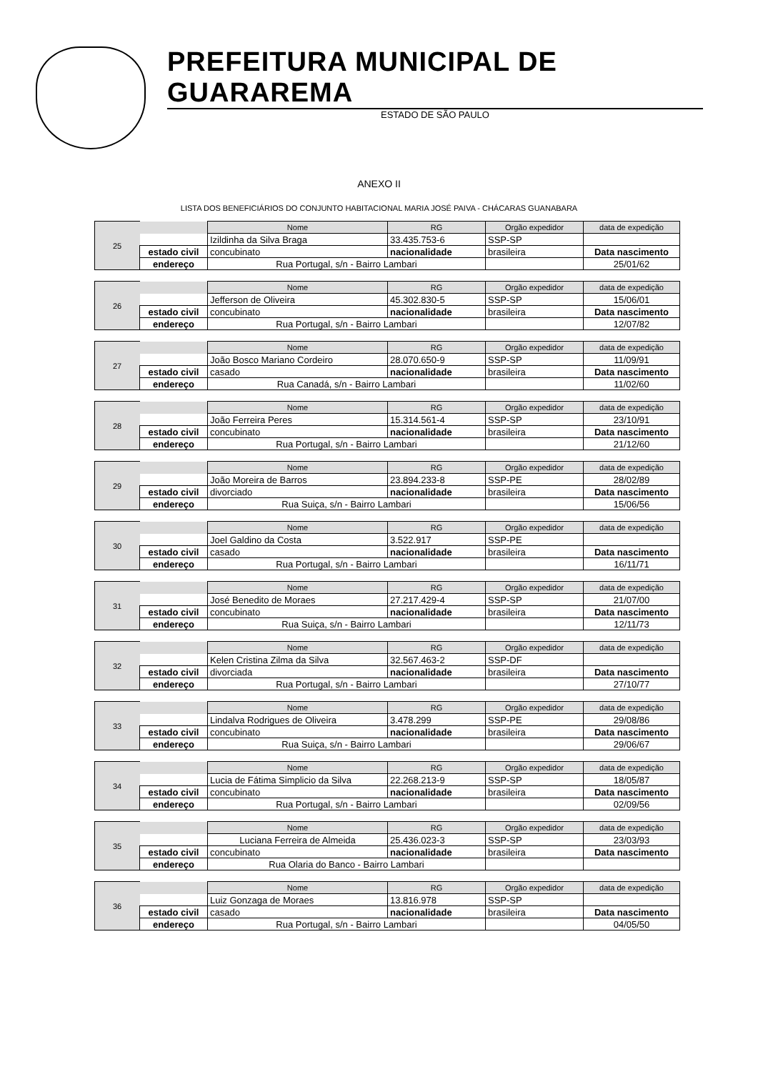PREFEITURA MUNICIPAL DE GUARAREMA
ESTADO DE SÃO PAULO
ANEXO II
LISTA DOS BENEFICIÁRIOS DO CONJUNTO HABITACIONAL MARIA JOSÉ PAIVA - CHÁCARAS GUANABARA
| 25 | | Nome | RG | Orgão expedidor | data de expedição |
| | | Izildinha da Silva Braga | 33.435.753-6 | SSP-SP | |
| | estado civil | concubinato | nacionalidade | brasileira | Data nascimento |
| | endereço | Rua Portugal, s/n - Bairro Lambari | | | 25/01/62 |
| 26 | | Nome | RG | Orgão expedidor | data de expedição |
| | | Jefferson de Oliveira | 45.302.830-5 | SSP-SP | 15/06/01 |
| | estado civil | concubinato | nacionalidade | brasileira | Data nascimento |
| | endereço | Rua Portugal, s/n - Bairro Lambari | | | 12/07/82 |
| 27 | | Nome | RG | Orgão expedidor | data de expedição |
| | | João Bosco Mariano Cordeiro | 28.070.650-9 | SSP-SP | 11/09/91 |
| | estado civil | casado | nacionalidade | brasileira | Data nascimento |
| | endereço | Rua Canadá, s/n - Bairro Lambari | | | 11/02/60 |
| 28 | | Nome | RG | Orgão expedidor | data de expedição |
| | | João Ferreira Peres | 15.314.561-4 | SSP-SP | 23/10/91 |
| | estado civil | concubinato | nacionalidade | brasileira | Data nascimento |
| | endereço | Rua Portugal, s/n - Bairro Lambari | | | 21/12/60 |
| 29 | | Nome | RG | Orgão expedidor | data de expedição |
| | | João Moreira de Barros | 23.894.233-8 | SSP-PE | 28/02/89 |
| | estado civil | divorciado | nacionalidade | brasileira | Data nascimento |
| | endereço | Rua Suiça, s/n - Bairro Lambari | | | 15/06/56 |
| 30 | | Nome | RG | Orgão expedidor | data de expedição |
| | | Joel Galdino da Costa | 3.522.917 | SSP-PE | |
| | estado civil | casado | nacionalidade | brasileira | Data nascimento |
| | endereço | Rua Portugal, s/n - Bairro Lambari | | | 16/11/71 |
| 31 | | Nome | RG | Orgão expedidor | data de expedição |
| | | José Benedito de Moraes | 27.217.429-4 | SSP-SP | 21/07/00 |
| | estado civil | concubinato | nacionalidade | brasileira | Data nascimento |
| | endereço | Rua Suiça, s/n - Bairro Lambari | | | 12/11/73 |
| 32 | | Nome | RG | Orgão expedidor | data de expedição |
| | | Kelen Cristina Zilma da Silva | 32.567.463-2 | SSP-DF | |
| | estado civil | divorciada | nacionalidade | brasileira | Data nascimento |
| | endereço | Rua Portugal, s/n - Bairro Lambari | | | 27/10/77 |
| 33 | | Nome | RG | Orgão expedidor | data de expedição |
| | | Lindalva Rodrigues de Oliveira | 3.478.299 | SSP-PE | 29/08/86 |
| | estado civil | concubinato | nacionalidade | brasileira | Data nascimento |
| | endereço | Rua Suiça, s/n - Bairro Lambari | | | 29/06/67 |
| 34 | | Nome | RG | Orgão expedidor | data de expedição |
| | | Lucia de Fátima Simplicio da Silva | 22.268.213-9 | SSP-SP | 18/05/87 |
| | estado civil | concubinato | nacionalidade | brasileira | Data nascimento |
| | endereço | Rua Portugal, s/n - Bairro Lambari | | | 02/09/56 |
| 35 | | Nome | RG | Orgão expedidor | data de expedição |
| | | Luciana Ferreira de Almeida | 25.436.023-3 | SSP-SP | 23/03/93 |
| | estado civil | concubinato | nacionalidade | brasileira | Data nascimento |
| | endereço | Rua Olaria do Banco - Bairro Lambari | | | |
| 36 | | Nome | RG | Orgão expedidor | data de expedição |
| | | Luiz Gonzaga de Moraes | 13.816.978 | SSP-SP | |
| | estado civil | casado | nacionalidade | brasileira | Data nascimento |
| | endereço | Rua Portugal, s/n - Bairro Lambari | | | 04/05/50 |